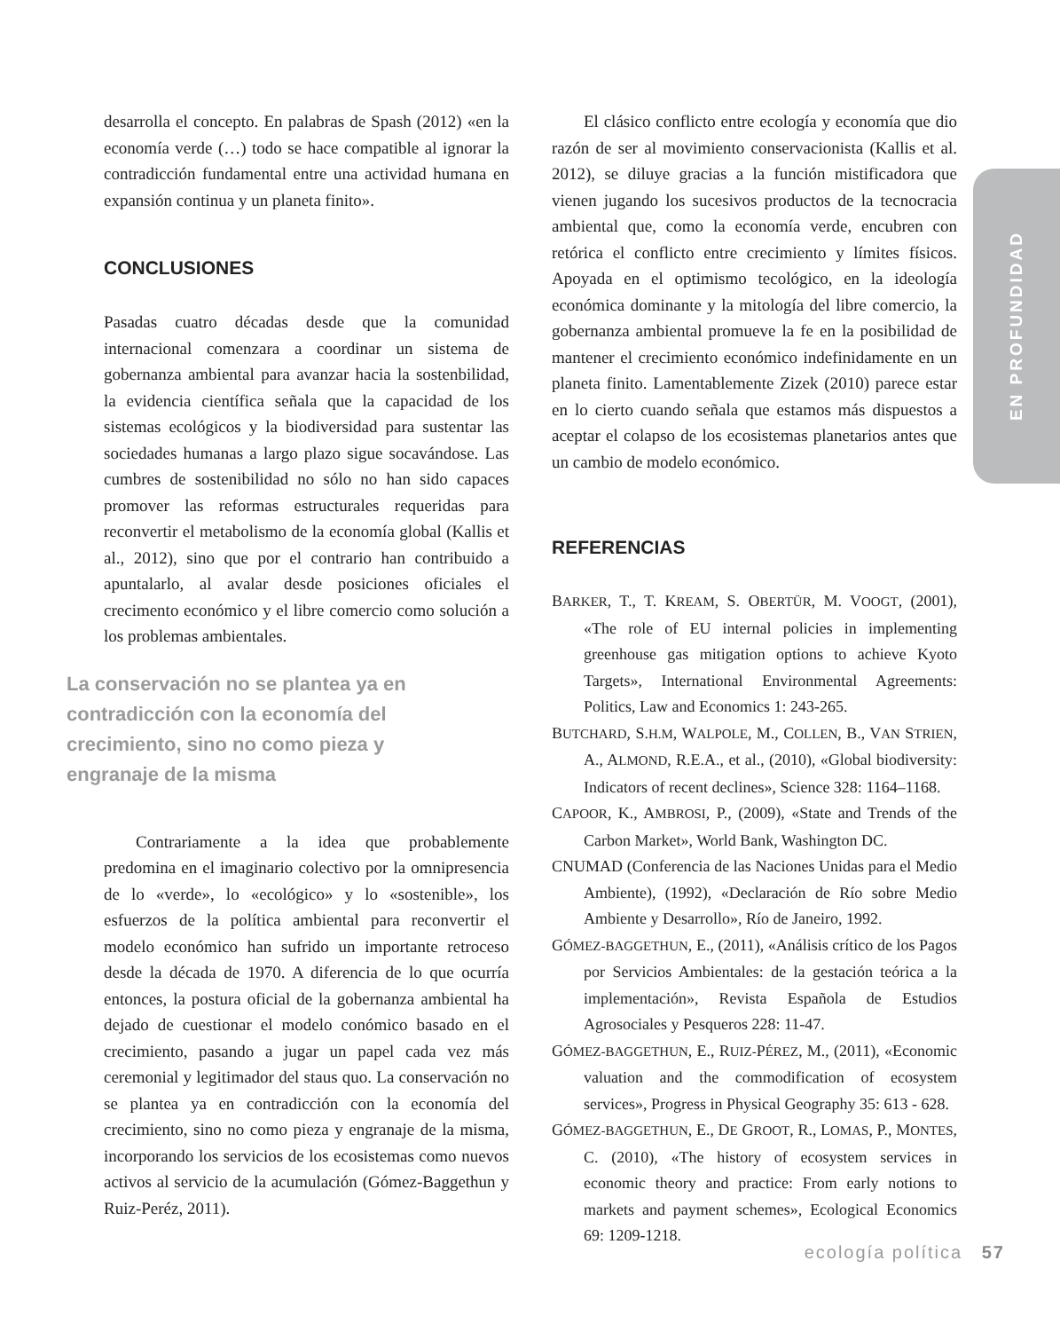EN PROFUNDIDAD
desarrolla el concepto. En palabras de Spash (2012) «en la economía verde (…) todo se hace compatible al ignorar la contradicción fundamental entre una actividad humana en expansión continua y un planeta finito».
CONCLUSIONES
Pasadas cuatro décadas desde que la comunidad internacional comenzara a coordinar un sistema de gobernanza ambiental para avanzar hacia la sostenbilidad, la evidencia científica señala que la capacidad de los sistemas ecológicos y la biodiversidad para sustentar las sociedades humanas a largo plazo sigue socavándose. Las cumbres de sostenibilidad no sólo no han sido capaces promover las reformas estructurales requeridas para reconvertir el metabolismo de la economía global (Kallis et al., 2012), sino que por el contrario han contribuido a apuntalarlo, al avalar desde posiciones oficiales el crecimento económico y el libre comercio como solución a los problemas ambientales.
La conservación no se plantea ya en contradicción con la economía del crecimiento, sino no como pieza y engranaje de la misma
Contrariamente a la idea que probablemente predomina en el imaginario colectivo por la omnipresencia de lo «verde», lo «ecológico» y lo «sostenible», los esfuerzos de la política ambiental para reconvertir el modelo económico han sufrido un importante retroceso desde la década de 1970. A diferencia de lo que ocurría entonces, la postura oficial de la gobernanza ambiental ha dejado de cuestionar el modelo conómico basado en el crecimiento, pasando a jugar un papel cada vez más ceremonial y legitimador del staus quo. La conservación no se plantea ya en contradicción con la economía del crecimiento, sino no como pieza y engranaje de la misma, incorporando los servicios de los ecosistemas como nuevos activos al servicio de la acumulación (Gómez-Baggethun y Ruiz-Peréz, 2011).
El clásico conflicto entre ecología y economía que dio razón de ser al movimiento conservacionista (Kallis et al. 2012), se diluye gracias a la función mistificadora que vienen jugando los sucesivos productos de la tecnocracia ambiental que, como la economía verde, encubren con retórica el conflicto entre crecimiento y límites físicos. Apoyada en el optimismo tecológico, en la ideología económica dominante y la mitología del libre comercio, la gobernanza ambiental promueve la fe en la posibilidad de mantener el crecimiento económico indefinidamente en un planeta finito. Lamentablemente Zizek (2010) parece estar en lo cierto cuando señala que estamos más dispuestos a aceptar el colapso de los ecosistemas planetarios antes que un cambio de modelo económico.
REFERENCIAS
BARKER, T., T. KREAM, S. OBERTÜR, M. VOOGT, (2001), «The role of EU internal policies in implementing greenhouse gas mitigation options to achieve Kyoto Targets», International Environmental Agreements: Politics, Law and Economics 1: 243-265.
BUTCHARD, S.H.M, WALPOLE, M., COLLEN, B., VAN STRIEN, A., ALMOND, R.E.A., et al., (2010), «Global biodiversity: Indicators of recent declines», Science 328: 1164–1168.
CAPOOR, K., AMBROSI, P., (2009), «State and Trends of the Carbon Market», World Bank, Washington DC.
CNUMAD (Conferencia de las Naciones Unidas para el Medio Ambiente), (1992), «Declaración de Río sobre Medio Ambiente y Desarrollo», Río de Janeiro, 1992.
GÓMEZ-BAGGETHUN, E., (2011), «Análisis crítico de los Pagos por Servicios Ambientales: de la gestación teórica a la implementación», Revista Española de Estudios Agrosociales y Pesqueros 228: 11-47.
GÓMEZ-BAGGETHUN, E., RUIZ-PÉREZ, M., (2011), «Economic valuation and the commodification of ecosystem services», Progress in Physical Geography 35: 613 - 628.
GÓMEZ-BAGGETHUN, E., DE GROOT, R., LOMAS, P., MONTES, C. (2010), «The history of ecosystem services in economic theory and practice: From early notions to markets and payment schemes», Ecological Economics 69: 1209-1218.
ecología política 57